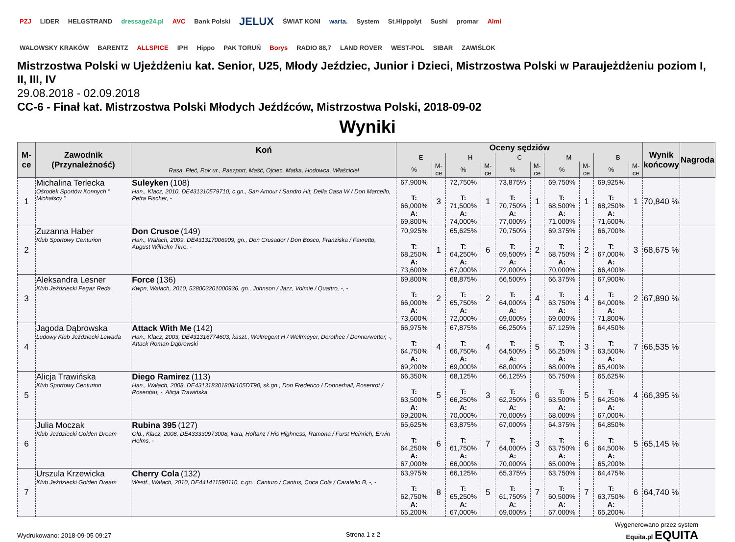PZJ LIDER HELGSTRAND dressage24.pl AVC Bank Polski JELUX ŚWIAT KONI warta. System St.Hippolyt Sushi promar Almi WALOWSKY KRAKÓW BARENTZ ALLSPICE IPH Hippo PAK TORUŃ Borys RADIO 88,7 LAND ROVER WEST-POL SIBAR ZAWIŚLOK
Mistrzostwa Polski w Ujeżdżeniu kat. Senior, U25, Młody Jeździec, Junior i Dzieci, Mistrzostwa Polski w Paraujeżdżeniu poziom I, II, III, IV
29.08.2018 - 02.09.2018
CC-6 - Finał kat. Mistrzostwa Polski Młodych Jeźdźców, Mistrzostwa Polski, 2018-09-02
Wyniki
| M-ce | Zawodnik (Przynależność) | Koń Rasa, Płeć, Rok ur., Paszport, Maść, Ojciec, Matka, Hodowca, Właściciel | Oceny sędziów | | | | | | | | | | Wynik końcowy | Nagroda |
| --- | --- | --- | --- | --- | --- | --- | --- | --- | --- | --- | --- | --- | --- | --- |
| | | | E | | H | | C | | M | | B | | | |
| | | | % | M-ce | % | M-ce | % | M-ce | % | M-ce | % | M-ce | | |
| 1 | Michalina Terlecka Ośrodek Sportów Konnych " Michalscy " | Suleyken (108) Han., Klacz, 2010, DE431310579710, c.gn., San Amour / Sandro Hit, Della Casa W / Don Marcello, Petra Fischer, - | 67,900% T: 66,000% A: 69,800% | 3 | 72,750% T: 71,500% A: 74,000% | 1 | 73,875% T: 70,750% A: 77,000% | 1 | 69,750% T: 68,500% A: 71,000% | 1 | 69,925% T: 68,250% A: 71,600% | 1 | 70,840 % | |
| 2 | Zuzanna Haber Klub Sportowy Centurion | Don Crusoe (149) Han., Wałach, 2009, DE431317006909, gn., Don Crusador / Don Bosco, Franziska / Favretto, August Wilhelm Tirre, - | 70,925% T: 68,250% A: 73,600% | 1 | 65,625% T: 64,250% A: 67,000% | 6 | 70,750% T: 69,500% A: 72,000% | 2 | 69,375% T: 68,750% A: 70,000% | 2 | 66,700% T: 67,000% A: 66,400% | 3 | 68,675 % | |
| 3 | Aleksandra Lesner Klub Jeździecki Pegaz Reda | Force (136) Kwpn, Wałach, 2010, 528003201000936, gn., Johnson / Jazz, Volmie / Quattro, -, - | 69,800% T: 66,000% A: 73,600% | 2 | 68,875% T: 65,750% A: 72,000% | 2 | 66,500% T: 64,000% A: 69,000% | 4 | 66,375% T: 63,750% A: 69,000% | 4 | 67,900% T: 64,000% A: 71,800% | 2 | 67,890 % | |
| 4 | Jagoda Dąbrowska Ludowy Klub Jeździecki Lewada | Attack With Me (142) Han., Klacz, 2003, DE431316774603, kaszt., Weltregent H / Weltmeyer, Dorothee / Donnerwetter, -, Attack Roman Dąbrowski | 66,975% T: 64,750% A: 69,200% | 4 | 67,875% T: 66,750% A: 69,000% | 4 | 66,250% T: 64,500% A: 68,000% | 5 | 67,125% T: 66,250% A: 68,000% | 3 | 64,450% T: 63,500% A: 65,400% | 7 | 66,535 % | |
| 5 | Alicja Trawińska Klub Sportowy Centurion | Diego Ramirez (113) Han., Wałach, 2008, DE431318301808/105DT90, sk.gn., Don Frederico / Donnerhall, Rosenrot / Rosentau, -, Alicja Trawińska | 66,350% T: 63,500% A: 69,200% | 5 | 68,125% T: 66,250% A: 70,000% | 3 | 66,125% T: 62,250% A: 70,000% | 6 | 65,750% T: 63,500% A: 68,000% | 5 | 65,625% T: 64,250% A: 67,000% | 4 | 66,395 % | |
| 6 | Julia Moczak Klub Jeździecki Golden Dream | Rubina 395 (127) Old., Klacz, 2008, DE433330973008, kara, Hoftanz / His Highness, Ramona / Furst Heinrich, Erwin Helms, - | 65,625% T: 64,250% A: 67,000% | 6 | 63,875% T: 61,750% A: 66,000% | 7 | 67,000% T: 64,000% A: 70,000% | 3 | 64,375% T: 63,750% A: 65,000% | 6 | 64,850% T: 64,500% A: 65,200% | 5 | 65,145 % | |
| 7 | Urszula Krzewicka Klub Jeździecki Golden Dream | Cherry Cola (132) Westf., Wałach, 2010, DE441411590110, c.gn., Canturo / Cantus, Coca Cola / Caratello B, -, - | 63,975% T: 62,750% A: 65,200% | 8 | 66,125% T: 65,250% A: 67,000% | 5 | 65,375% T: 61,750% A: 69,000% | 7 | 63,750% T: 60,500% A: 67,000% | 7 | 64,475% T: 63,750% A: 65,200% | 6 | 64,740 % | |
Wydrukowano: 2018-09-05 09:27 Strona 1 z 2
Wygenerowano przez system
Equita.pl EQUITA